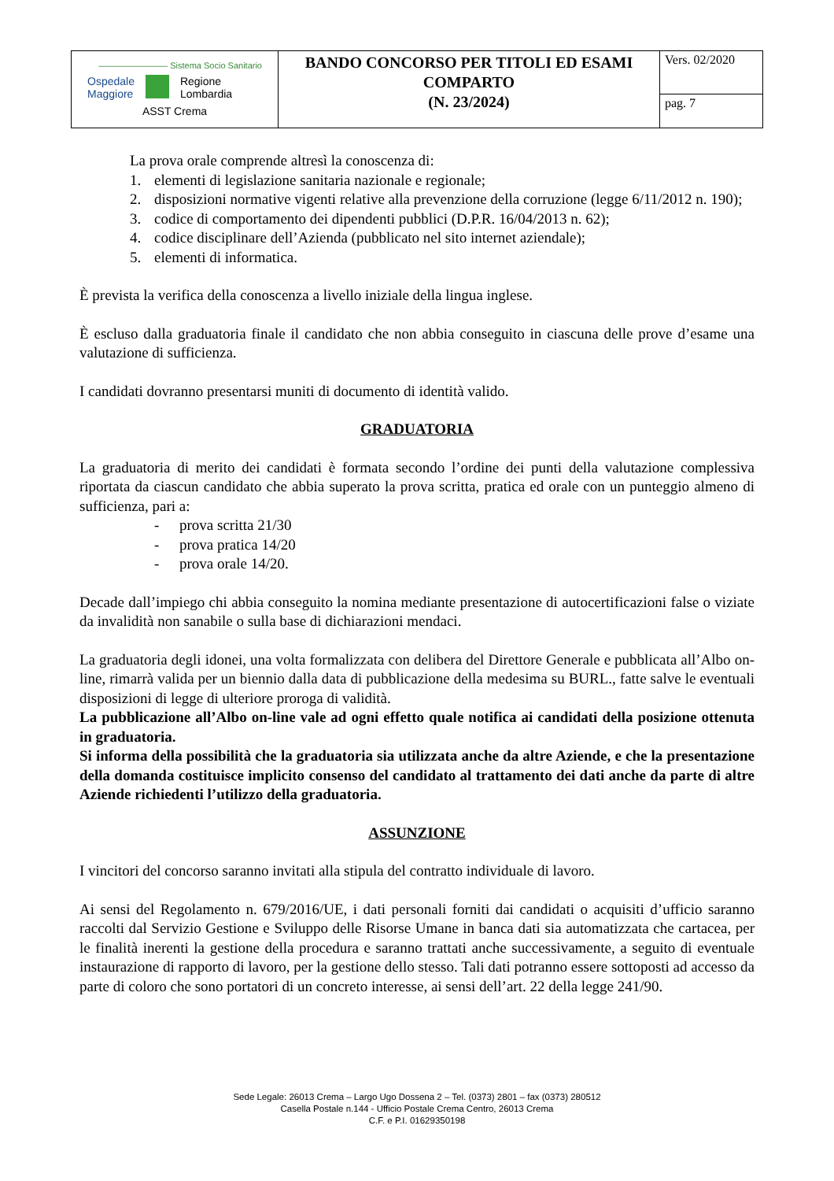| ———————— Sistema Socio Sanitario Ospedale Maggiore Regione Lombardia ASST Crema | BANDO CONCORSO PER TITOLI ED ESAMI COMPARTO (N. 23/2024) | Vers. 02/2020 |
| | | pag. 7 |
La prova orale comprende altresì la conoscenza di:
1. elementi di legislazione sanitaria nazionale e regionale;
2. disposizioni normative vigenti relative alla prevenzione della corruzione (legge 6/11/2012 n. 190);
3. codice di comportamento dei dipendenti pubblici (D.P.R. 16/04/2013 n. 62);
4. codice disciplinare dell’Azienda (pubblicato nel sito internet aziendale);
5. elementi di informatica.
È prevista la verifica della conoscenza a livello iniziale della lingua inglese.
È escluso dalla graduatoria finale il candidato che non abbia conseguito in ciascuna delle prove d’esame una valutazione di sufficienza.
I candidati dovranno presentarsi muniti di documento di identità valido.
GRADUATORIA
La graduatoria di merito dei candidati è formata secondo l’ordine dei punti della valutazione complessiva riportata da ciascun candidato che abbia superato la prova scritta, pratica ed orale con un punteggio almeno di sufficienza, pari a:
- prova scritta 21/30
- prova pratica 14/20
- prova orale 14/20.
Decade dall’impiego chi abbia conseguito la nomina mediante presentazione di autocertificazioni false o viziate da invalidità non sanabile o sulla base di dichiarazioni mendaci.
La graduatoria degli idonei, una volta formalizzata con delibera del Direttore Generale e pubblicata all’Albo on-line, rimarrà valida per un biennio dalla data di pubblicazione della medesima su BURL., fatte salve le eventuali disposizioni di legge di ulteriore proroga di validità.
La pubblicazione all’Albo on-line vale ad ogni effetto quale notifica ai candidati della posizione ottenuta in graduatoria.
Si informa della possibilità che la graduatoria sia utilizzata anche da altre Aziende, e che la presentazione della domanda costituisce implicito consenso del candidato al trattamento dei dati anche da parte di altre Aziende richiedenti l’utilizzo della graduatoria.
ASSUNZIONE
I vincitori del concorso saranno invitati alla stipula del contratto individuale di lavoro.
Ai sensi del Regolamento n. 679/2016/UE, i dati personali forniti dai candidati o acquisiti d’ufficio saranno raccolti dal Servizio Gestione e Sviluppo delle Risorse Umane in banca dati sia automatizzata che cartacea, per le finalità inerenti la gestione della procedura e saranno trattati anche successivamente, a seguito di eventuale instaurazione di rapporto di lavoro, per la gestione dello stesso. Tali dati potranno essere sottoposti ad accesso da parte di coloro che sono portatori di un concreto interesse, ai sensi dell’art. 22 della legge 241/90.
Sede Legale: 26013 Crema – Largo Ugo Dossena 2 – Tel. (0373) 2801 – fax (0373) 280512
Casella Postale n.144 - Ufficio Postale Crema Centro, 26013 Crema
C.F. e P.I. 01629350198